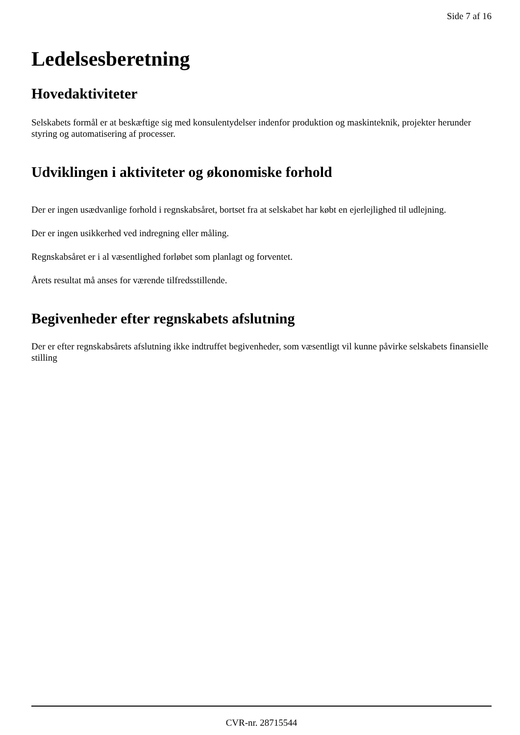Side 7 af 16
Ledelsesberetning
Hovedaktiviteter
Selskabets formål er at beskæftige sig med konsulentydelser indenfor produktion og maskinteknik, projekter herunder styring og automatisering af processer.
Udviklingen i aktiviteter og økonomiske forhold
Der er ingen usædvanlige forhold i regnskabsåret, bortset fra at selskabet har købt en ejerlejlighed til udlejning.
Der er ingen usikkerhed ved indregning eller måling.
Regnskabsåret er i al væsentlighed forløbet som planlagt og forventet.
Årets resultat må anses for værende tilfredsstillende.
Begivenheder efter regnskabets afslutning
Der er efter regnskabsårets afslutning ikke indtruffet begivenheder, som væsentligt vil kunne påvirke selskabets finansielle stilling
CVR-nr. 28715544